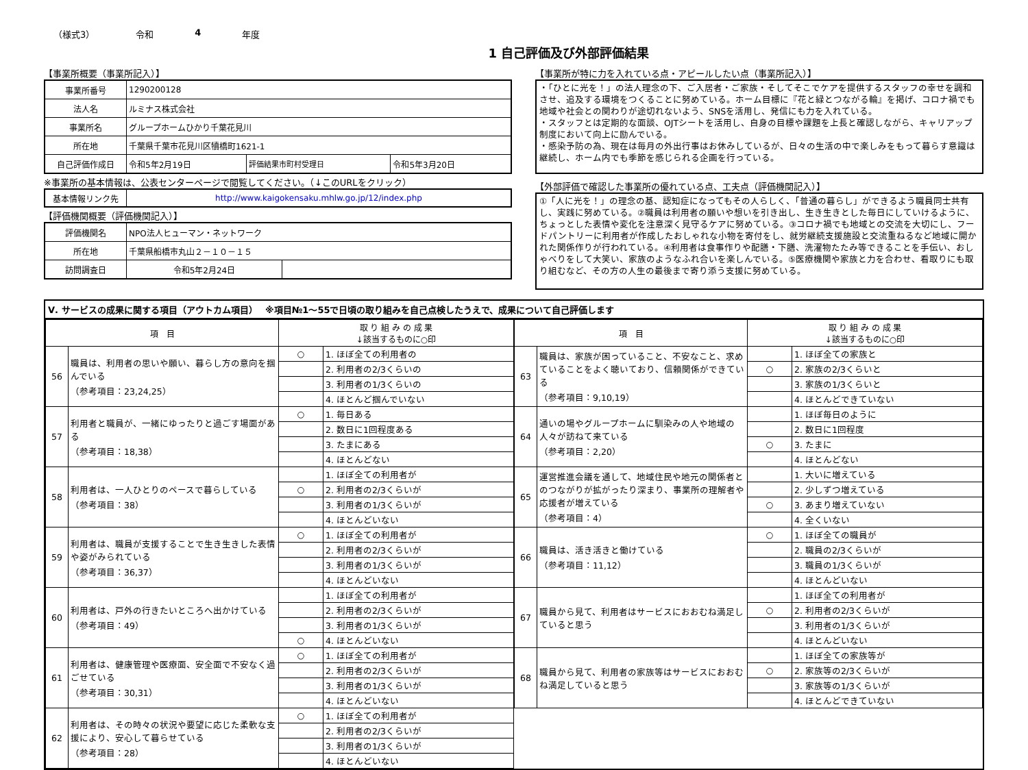（様式3） 令和 4 年度
1 自己評価及び外部評価結果
【事業所概要（事業所記入）】
| 事業所番号 | 1290200128 | | |
| 法人名 | ルミナス株式会社 | | |
| 事業所名 | グループホームひかり千葉花見川 | | |
| 所在地 | 千葉県千葉市花見川区犢橋町1621-1 | | |
| 自己評価作成日 | 令和5年2月19日 | 評価結果市町村受理日 | 令和5年3月20日 |
※事業所の基本情報は、公表センターページで閲覧してください。（↓このURLをクリック）
| 基本情報リンク先 | http://www.kaigokensaku.mhlw.go.jp/12/index.php |
【評価機関概要（評価機関記入）】
| 評価機関名 | NPO法人ヒューマン・ネットワーク | |
| 所在地 | 千葉県船橋市丸山２－１０－１５ | |
| 訪問調査日 | 令和5年2月24日 | |
【事業所が特に力を入れている点・アピールしたい点（事業所記入）】
・「ひとに光を！」の法人理念の下、ご入居者・ご家族・そしてそこでケアを提供するスタッフの幸せを調和させ、追及する環境をつくることに努めている。ホーム目標に『花と緑とつながる輪』を掲げ、コロナ禍でも地域や社会との関わりが途切れないよう、SNSを活用し、発信にも力を入れている。
・スタッフとは定期的な面談、OJTシートを活用し、自身の目標や課題を上長と確認しながら、キャリアップ制度において向上に励んでいる。
・感染予防の為、現在は毎月の外出行事はお休みしているが、日々の生活の中で楽しみをもって暮らす意識は継続し、ホーム内でも季節を感じられる企画を行っている。
【外部評価で確認した事業所の優れている点、工夫点（評価機関記入）】
①「人に光を！」の理念の基、認知症になってもその人らしく、「普通の暮らし」ができるよう職員同士共有し、実践に努めている。②職員は利用者の願いや想いを引き出し、生き生きとした毎日にしていけるように、ちょっとした表情や変化を注意深く見守るケアに努めている。③コロナ禍でも地域との交流を大切にし、フードパントリーに利用者が作成したおしゃれな小物を寄付をし、就労継続支援施設と交流重ねるなど地域に開かれた関係作りが行われている。④利用者は食事作りや配膳・下膳、洗濯物たたみ等できることを手伝い、おしゃべりをして大笑い、家族のようなふれ合いを楽しんでいる。⑤医療機関や家族と力を合わせ、看取りにも取り組むなど、その方の人生の最後まで寄り添う支援に努めている。
Ⅴ. サービスの成果に関する項目（アウトカム項目）　 ※項目№1～55で日頃の取り組みを自己点検したうえで、成果について自己評価します
| 項 目 | | 取 り 組 み の 成 果 ↓該当するものに○印 | |
| --- | --- | --- | --- |
| 56 | 職員は、利用者の思いや願い、暮らし方の意向を掴んでいる （参考項目：23,24,25） | ○ | 1. ほぼ全ての利用者の |
| | | | 2. 利用者の2/3くらいの |
| | | | 3. 利用者の1/3くらいの |
| | | | 4. ほとんど掴んでいない |
| 57 | 利用者と職員が、一緒にゆったりと過ごす場面がある （参考項目：18,38） | ○ | 1. 毎日ある |
| | | | 2. 数日に1回程度ある |
| | | | 3. たまにある |
| | | | 4. ほとんどない |
| 58 | 利用者は、一人ひとりのペースで暮らしている （参考項目：38） | | 1. ほぼ全ての利用者が |
| | | ○ | 2. 利用者の2/3くらいが |
| | | | 3. 利用者の1/3くらいが |
| | | | 4. ほとんどいない |
| 59 | 利用者は、職員が支援することで生き生きした表情や姿がみられている （参考項目：36,37） | ○ | 1. ほぼ全ての利用者が |
| | | | 2. 利用者の2/3くらいが |
| | | | 3. 利用者の1/3くらいが |
| | | | 4. ほとんどいない |
| 60 | 利用者は、戸外の行きたいところへ出かけている （参考項目：49） | | 1. ほぼ全ての利用者が |
| | | | 2. 利用者の2/3くらいが |
| | | | 3. 利用者の1/3くらいが |
| | | ○ | 4. ほとんどいない |
| 61 | 利用者は、健康管理や医療面、安全面で不安なく過ごせている （参考項目：30,31） | ○ | 1. ほぼ全ての利用者が |
| | | | 2. 利用者の2/3くらいが |
| | | | 3. 利用者の1/3くらいが |
| | | | 4. ほとんどいない |
| 62 | 利用者は、その時々の状況や要望に応じた柔軟な支援により、安心して暮らせている （参考項目：28） | ○ | 1. ほぼ全ての利用者が |
| | | | 2. 利用者の2/3くらいが |
| | | | 3. 利用者の1/3くらいが |
| | | | 4. ほとんどいない |
| 項 目 | | 取 り 組 み の 成 果 ↓該当するものに○印 | |
| --- | --- | --- | --- |
| 63 | 職員は、家族が困っていること、不安なこと、求めていることをよく聴いており、信頼関係ができている （参考項目：9,10,19） | | 1. ほぼ全ての家族と |
| | | ○ | 2. 家族の2/3くらいと |
| | | | 3. 家族の1/3くらいと |
| | | | 4. ほとんどできていない |
| 64 | 通いの場やグループホームに馴染みの人や地域の人々が訪ねて来ている （参考項目：2,20） | | 1. ほぼ毎日のように |
| | | | 2. 数日に1回程度 |
| | | ○ | 3. たまに |
| | | | 4. ほとんどない |
| 65 | 運営推進会議を通して、地域住民や地元の関係者とのつながりが拡がったり深まり、事業所の理解者や応援者が増えている （参考項目：4） | | 1. 大いに増えている |
| | | | 2. 少しずつ増えている |
| | | ○ | 3. あまり増えていない |
| | | | 4. 全くいない |
| 66 | 職員は、活き活きと働けている （参考項目：11,12） | ○ | 1. ほぼ全ての職員が |
| | | | 2. 職員の2/3くらいが |
| | | | 3. 職員の1/3くらいが |
| | | | 4. ほとんどいない |
| 67 | 職員から見て、利用者はサービスにおおむね満足していると思う | | 1. ほぼ全ての利用者が |
| | | ○ | 2. 利用者の2/3くらいが |
| | | | 3. 利用者の1/3くらいが |
| | | | 4. ほとんどいない |
| 68 | 職員から見て、利用者の家族等はサービスにおおむね満足していると思う | | 1. ほぼ全ての家族等が |
| | | ○ | 2. 家族等の2/3くらいが |
| | | | 3. 家族等の1/3くらいが |
| | | | 4. ほとんどできていない |